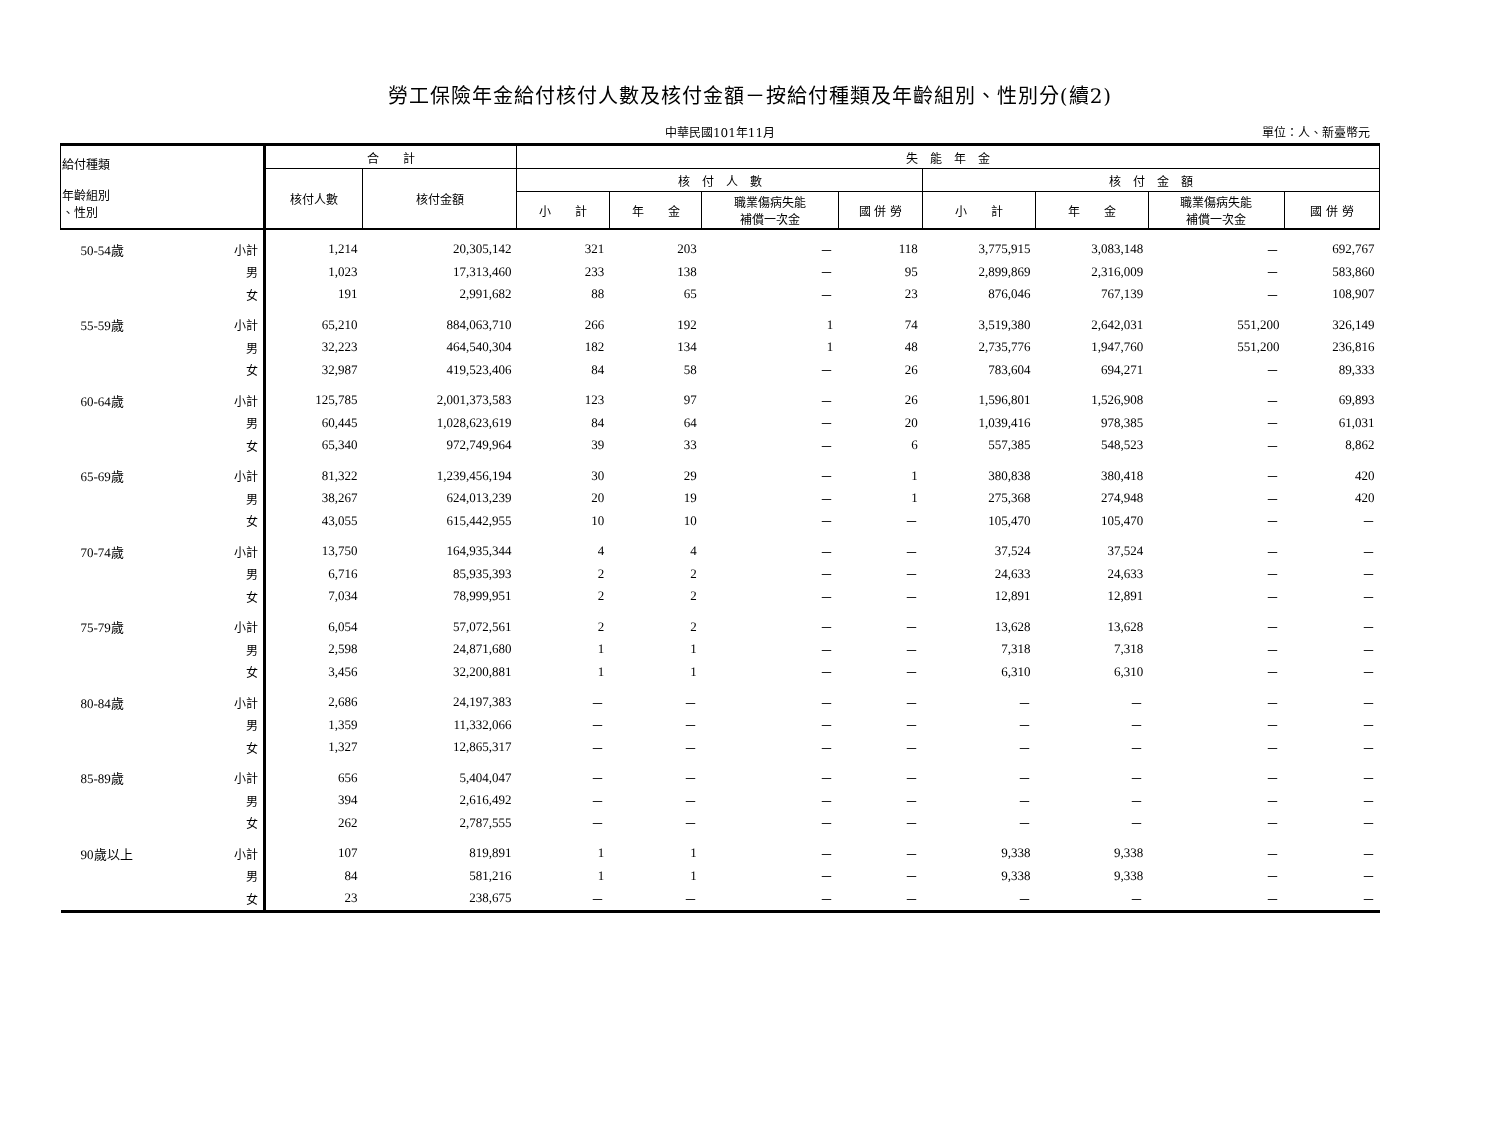勞工保險年金給付核付人數及核付金額－按給付種類及年齡組別、性別分(續2)
中華民國101年11月
單位：人、新臺幣元
| 給付種類 年齡組別 、性別 | | 合 計 | | 失 能 年 金 | | | | | | | |
| --- | --- | --- | --- | --- | --- | --- | --- | --- | --- | --- | --- |
| | | 核付人數 | 核付金額 | 核 付 人 數 | | | | 核 付 金 額 | | | |
| | | | | 小 計 | 年 金 | 職業傷病失能 補償一次金 | 國 併 勞 | 小 計 | 年 金 | 職業傷病失能 補償一次金 | 國 併 勞 |
| 50-54歲 | 小計 | 1,214 | 20,305,142 | 321 | 203 | － | 118 | 3,775,915 | 3,083,148 | － | 692,767 |
| | 男 | 1,023 | 17,313,460 | 233 | 138 | － | 95 | 2,899,869 | 2,316,009 | － | 583,860 |
| | 女 | 191 | 2,991,682 | 88 | 65 | － | 23 | 876,046 | 767,139 | － | 108,907 |
| 55-59歲 | 小計 | 65,210 | 884,063,710 | 266 | 192 | 1 | 74 | 3,519,380 | 2,642,031 | 551,200 | 326,149 |
| | 男 | 32,223 | 464,540,304 | 182 | 134 | 1 | 48 | 2,735,776 | 1,947,760 | 551,200 | 236,816 |
| | 女 | 32,987 | 419,523,406 | 84 | 58 | － | 26 | 783,604 | 694,271 | － | 89,333 |
| 60-64歲 | 小計 | 125,785 | 2,001,373,583 | 123 | 97 | － | 26 | 1,596,801 | 1,526,908 | － | 69,893 |
| | 男 | 60,445 | 1,028,623,619 | 84 | 64 | － | 20 | 1,039,416 | 978,385 | － | 61,031 |
| | 女 | 65,340 | 972,749,964 | 39 | 33 | － | 6 | 557,385 | 548,523 | － | 8,862 |
| 65-69歲 | 小計 | 81,322 | 1,239,456,194 | 30 | 29 | － | 1 | 380,838 | 380,418 | － | 420 |
| | 男 | 38,267 | 624,013,239 | 20 | 19 | － | 1 | 275,368 | 274,948 | － | 420 |
| | 女 | 43,055 | 615,442,955 | 10 | 10 | － | － | 105,470 | 105,470 | － | － |
| 70-74歲 | 小計 | 13,750 | 164,935,344 | 4 | 4 | － | － | 37,524 | 37,524 | － | － |
| | 男 | 6,716 | 85,935,393 | 2 | 2 | － | － | 24,633 | 24,633 | － | － |
| | 女 | 7,034 | 78,999,951 | 2 | 2 | － | － | 12,891 | 12,891 | － | － |
| 75-79歲 | 小計 | 6,054 | 57,072,561 | 2 | 2 | － | － | 13,628 | 13,628 | － | － |
| | 男 | 2,598 | 24,871,680 | 1 | 1 | － | － | 7,318 | 7,318 | － | － |
| | 女 | 3,456 | 32,200,881 | 1 | 1 | － | － | 6,310 | 6,310 | － | － |
| 80-84歲 | 小計 | 2,686 | 24,197,383 | － | － | － | － | － | － | － | － |
| | 男 | 1,359 | 11,332,066 | － | － | － | － | － | － | － | － |
| | 女 | 1,327 | 12,865,317 | － | － | － | － | － | － | － | － |
| 85-89歲 | 小計 | 656 | 5,404,047 | － | － | － | － | － | － | － | － |
| | 男 | 394 | 2,616,492 | － | － | － | － | － | － | － | － |
| | 女 | 262 | 2,787,555 | － | － | － | － | － | － | － | － |
| 90歲以上 | 小計 | 107 | 819,891 | 1 | 1 | － | － | 9,338 | 9,338 | － | － |
| | 男 | 84 | 581,216 | 1 | 1 | － | － | 9,338 | 9,338 | － | － |
| | 女 | 23 | 238,675 | － | － | － | － | － | － | － | － |